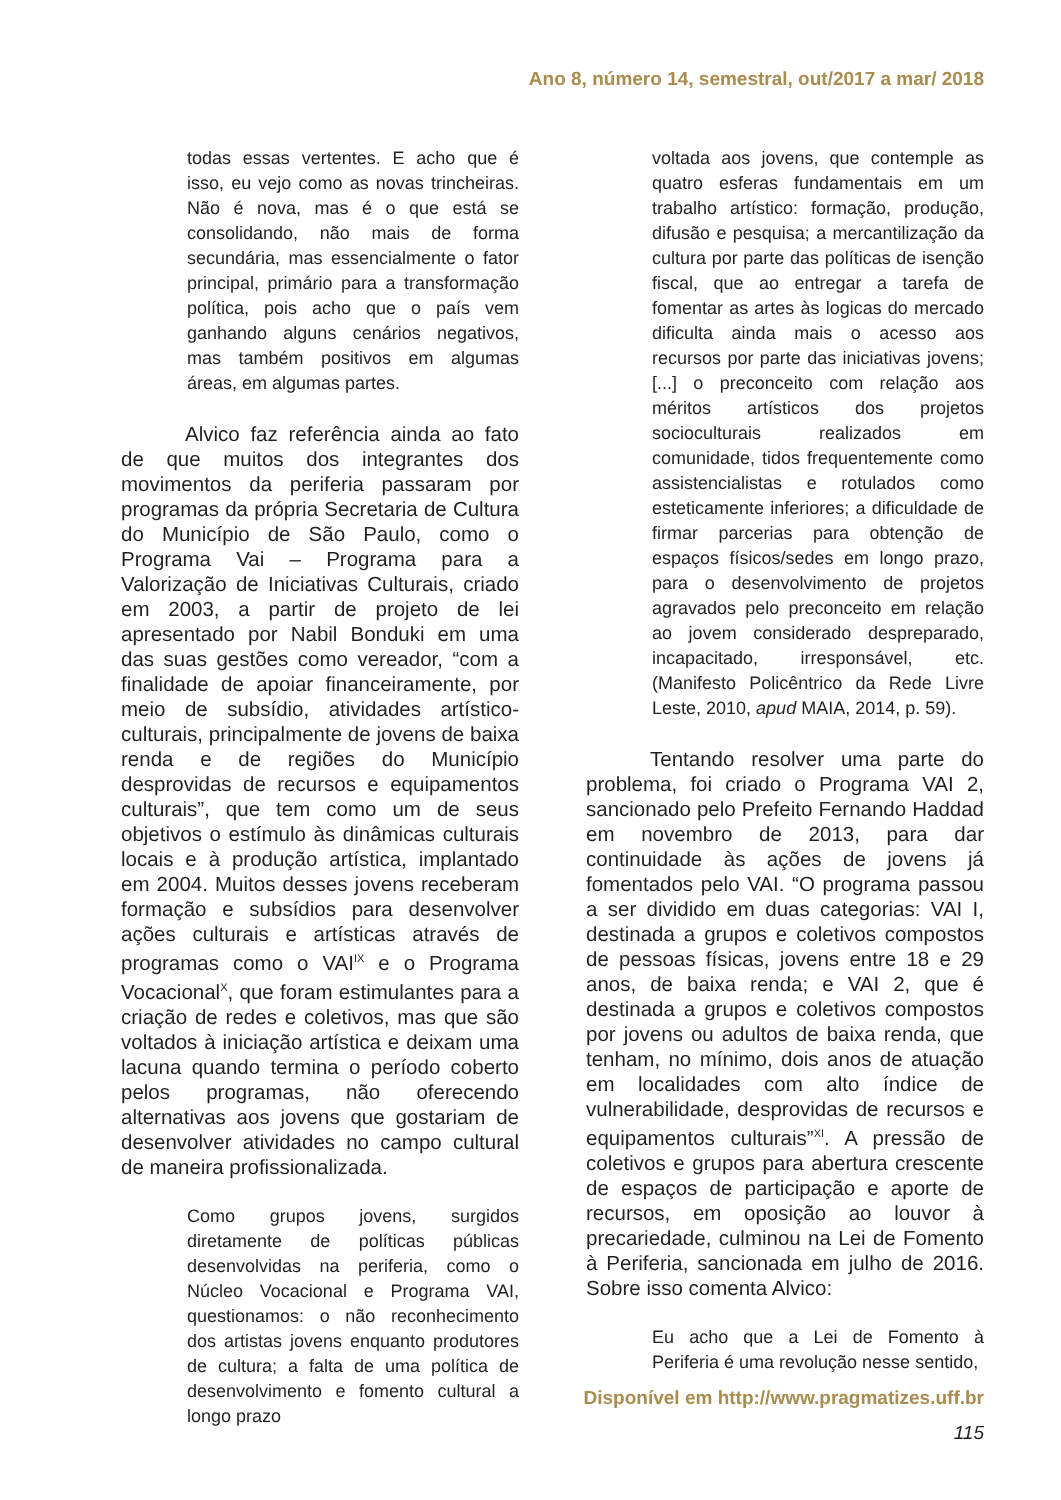Ano 8, número 14, semestral, out/2017 a mar/ 2018
todas essas vertentes. E acho que é isso, eu vejo como as novas trincheiras. Não é nova, mas é o que está se consolidando, não mais de forma secundária, mas essencialmente o fator principal, primário para a transformação política, pois acho que o país vem ganhando alguns cenários negativos, mas também positivos em algumas áreas, em algumas partes.
Alvico faz referência ainda ao fato de que muitos dos integrantes dos movimentos da periferia passaram por programas da própria Secretaria de Cultura do Município de São Paulo, como o Programa Vai – Programa para a Valorização de Iniciativas Culturais, criado em 2003, a partir de projeto de lei apresentado por Nabil Bonduki em uma das suas gestões como vereador, “com a finalidade de apoiar financeiramente, por meio de subsídio, atividades artístico-culturais, principalmente de jovens de baixa renda e de regiões do Município desprovidas de recursos e equipamentos culturais”, que tem como um de seus objetivos o estímulo às dinâmicas culturais locais e à produção artística, implantado em 2004. Muitos desses jovens receberam formação e subsídios para desenvolver ações culturais e artísticas através de programas como o VAI<sup>IX</sup> e o Programa Vocacional<sup>X</sup>, que foram estimulantes para a criação de redes e coletivos, mas que são voltados à iniciação artística e deixam uma lacuna quando termina o período coberto pelos programas, não oferecendo alternativas aos jovens que gostariam de desenvolver atividades no campo cultural de maneira profissionalizada.
Como grupos jovens, surgidos diretamente de políticas públicas desenvolvidas na periferia, como o Núcleo Vocacional e Programa VAI, questionamos: o não reconhecimento dos artistas jovens enquanto produtores de cultura; a falta de uma política de desenvolvimento e fomento cultural a longo prazo
voltada aos jovens, que contemple as quatro esferas fundamentais em um trabalho artístico: formação, produção, difusão e pesquisa; a mercantilização da cultura por parte das políticas de isenção fiscal, que ao entregar a tarefa de fomentar as artes às logicas do mercado dificulta ainda mais o acesso aos recursos por parte das iniciativas jovens; [...] o preconceito com relação aos méritos artísticos dos projetos socioculturais realizados em comunidade, tidos frequentemente como assistencialistas e rotulados como esteticamente inferiores; a dificuldade de firmar parcerias para obtenção de espaços físicos/sedes em longo prazo, para o desenvolvimento de projetos agravados pelo preconceito em relação ao jovem considerado despreparado, incapacitado, irresponsável, etc. (Manifesto Policêntrico da Rede Livre Leste, 2010, apud MAIA, 2014, p. 59).
Tentando resolver uma parte do problema, foi criado o Programa VAI 2, sancionado pelo Prefeito Fernando Haddad em novembro de 2013, para dar continuidade às ações de jovens já fomentados pelo VAI. “O programa passou a ser dividido em duas categorias: VAI I, destinada a grupos e coletivos compostos de pessoas físicas, jovens entre 18 e 29 anos, de baixa renda; e VAI 2, que é destinada a grupos e coletivos compostos por jovens ou adultos de baixa renda, que tenham, no mínimo, dois anos de atuação em localidades com alto índice de vulnerabilidade, desprovidas de recursos e equipamentos culturais”<sup>XI</sup>. A pressão de coletivos e grupos para abertura crescente de espaços de participação e aporte de recursos, em oposição ao louvor à precariedade, culminou na Lei de Fomento à Periferia, sancionada em julho de 2016. Sobre isso comenta Alvico:
Eu acho que a Lei de Fomento à Periferia é uma revolução nesse sentido,
Disponível em http://www.pragmatizes.uff.br
115